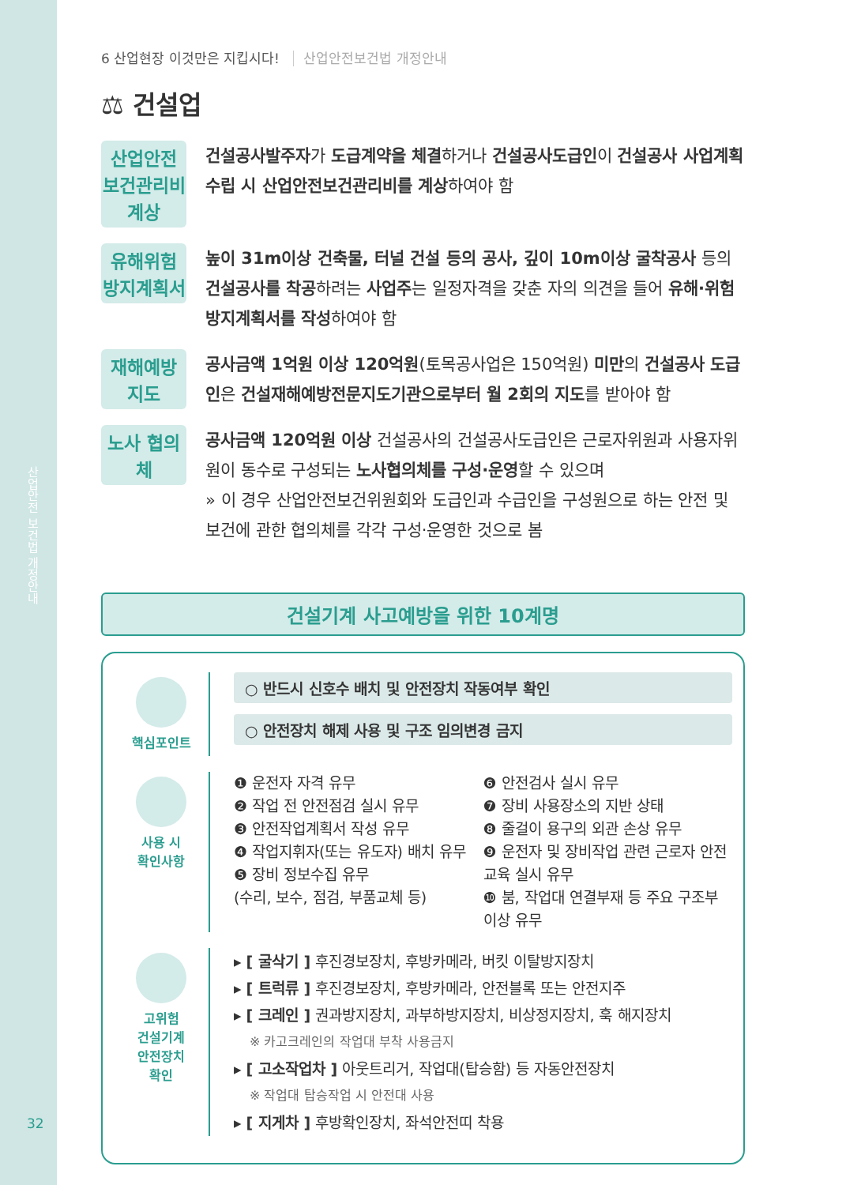산업안전 보건법 개정안내
32
6 산업현장 이것만은 지킵시다! 산업안전보건법 개정안내
⚖ 건설업
산업안전 보건관리비 계상
건설공사발주자가 도급계약을 체결하거나 건설공사도급인이 건설공사 사업계획 수립 시 산업안전보건관리비를 계상하여야 함
유해위험 방지계획서
높이 31m이상 건축물, 터널 건설 등의 공사, 깊이 10m이상 굴착공사 등의 건설공사를 착공하려는 사업주는 일정자격을 갖춘 자의 의견을 들어 유해·위험방지계획서를 작성하여야 함
재해예방 지도
공사금액 1억원 이상 120억원(토목공사업은 150억원) 미만의 건설공사 도급인은 건설재해예방전문지도기관으로부터 월 2회의 지도를 받아야 함
노사 협의체
공사금액 120억원 이상 건설공사의 건설공사도급인은 근로자위원과 사용자위원이 동수로 구성되는 노사협의체를 구성·운영할 수 있으며
» 이 경우 산업안전보건위원회와 도급인과 수급인을 구성원으로 하는 안전 및 보건에 관한 협의체를 각각 구성·운영한 것으로 봄
건설기계 사고예방을 위한 10계명
핵심포인트
○ 반드시 신호수 배치 및 안전장치 작동여부 확인
○ 안전장치 해제 사용 및 구조 임의변경 금지
사용 시
확인사항
❶ 운전자 자격 유무
❷ 작업 전 안전점검 실시 유무
❸ 안전작업계획서 작성 유무
❹ 작업지휘자(또는 유도자) 배치 유무
❺ 장비 정보수집 유무
(수리, 보수, 점검, 부품교체 등)
❻ 안전검사 실시 유무
❼ 장비 사용장소의 지반 상태
❽ 줄걸이 용구의 외관 손상 유무
❾ 운전자 및 장비작업 관련 근로자 안전교육 실시 유무
❿ 붐, 작업대 연결부재 등 주요 구조부 이상 유무
고위험
건설기계
안전장치
확인
▸ [ 굴삭기 ] 후진경보장치, 후방카메라, 버킷 이탈방지장치
▸ [ 트럭류 ] 후진경보장치, 후방카메라, 안전블록 또는 안전지주
▸ [ 크레인 ] 권과방지장치, 과부하방지장치, 비상정지장치, 훅 해지장치
※ 카고크레인의 작업대 부착 사용금지
▸ [ 고소작업차 ] 아웃트리거, 작업대(탑승함) 등 자동안전장치
※ 작업대 탑승작업 시 안전대 사용
▸ [ 지게차 ] 후방확인장치, 좌석안전띠 착용